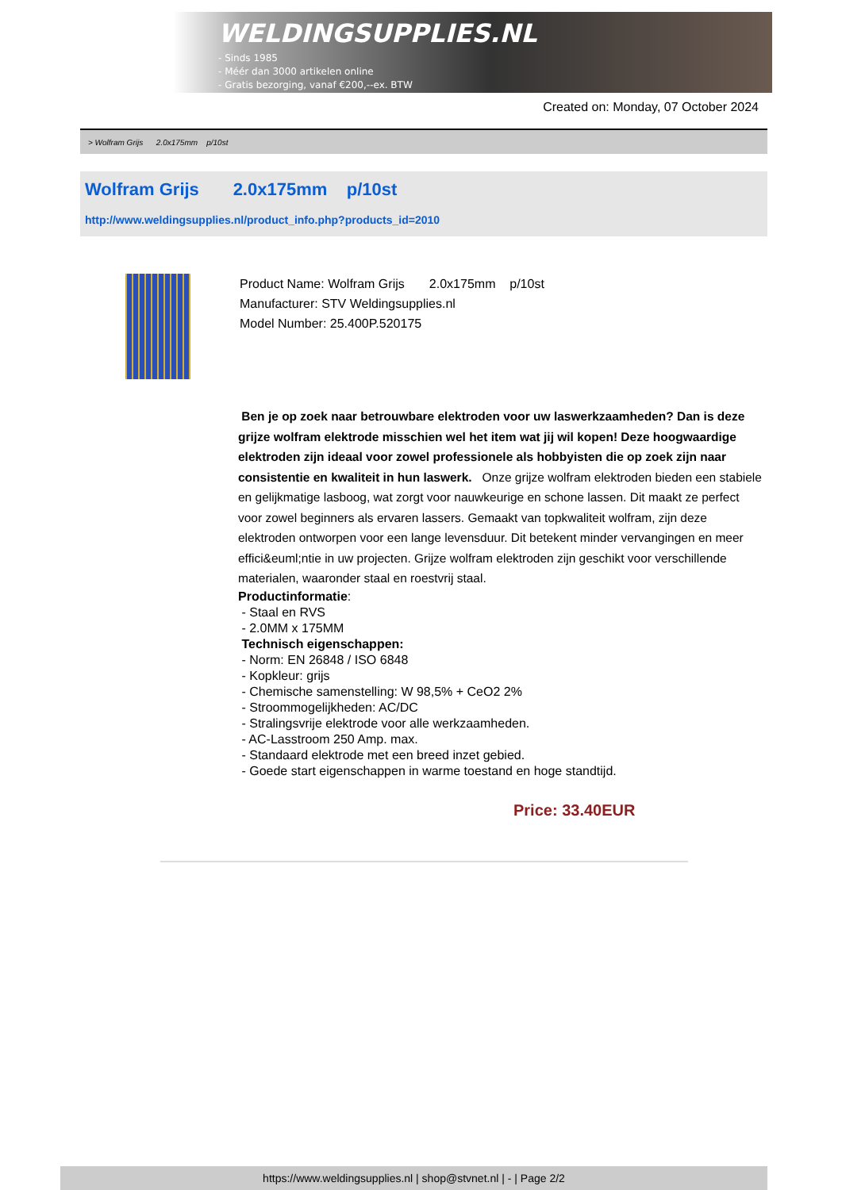WELDINGSUPPLIES.NL
- Sinds 1985
- Méér dan 3000 artikelen online
- Gratis bezorging, vanaf €200,--ex. BTW
Created on: Monday, 07 October 2024
> Wolfram Grijs 2.0x175mm p/10st
Wolfram Grijs 2.0x175mm p/10st
http://www.weldingsupplies.nl/product_info.php?products_id=2010
Product Name: Wolfram Grijs 2.0x175mm p/10st
Manufacturer: STV Weldingsupplies.nl
Model Number: 25.400P.520175
Ben je op zoek naar betrouwbare elektroden voor uw laswerkzaamheden? Dan is deze grijze wolfram elektrode misschien wel het item wat jij wil kopen! Deze hoogwaardige elektroden zijn ideaal voor zowel professionele als hobbyisten die op zoek zijn naar consistentie en kwaliteit in hun laswerk. Onze grijze wolfram elektroden bieden een stabiele en gelijkmatige lasboog, wat zorgt voor nauwkeurige en schone lassen. Dit maakt ze perfect voor zowel beginners als ervaren lassers. Gemaakt van topkwaliteit wolfram, zijn deze elektroden ontworpen voor een lange levensduur. Dit betekent minder vervangingen en meer effici&euml;ntie in uw projecten. Grijze wolfram elektroden zijn geschikt voor verschillende materialen, waaronder staal en roestvrij staal.
Productinformatie:
- Staal en RVS
- 2.0MM x 175MM
Technisch eigenschappen:
- Norm: EN 26848 / ISO 6848
- Kopkleur: grijs
- Chemische samenstelling: W 98,5% + CeO2 2%
- Stroommogelijkheden: AC/DC
- Stralingsvrije elektrode voor alle werkzaamheden.
- AC-Lasstroom 250 Amp. max.
- Standaard elektrode met een breed inzet gebied.
- Goede start eigenschappen in warme toestand en hoge standtijd.
Price: 33.40EUR
https://www.weldingsupplies.nl | shop@stvnet.nl | - | Page 2/2